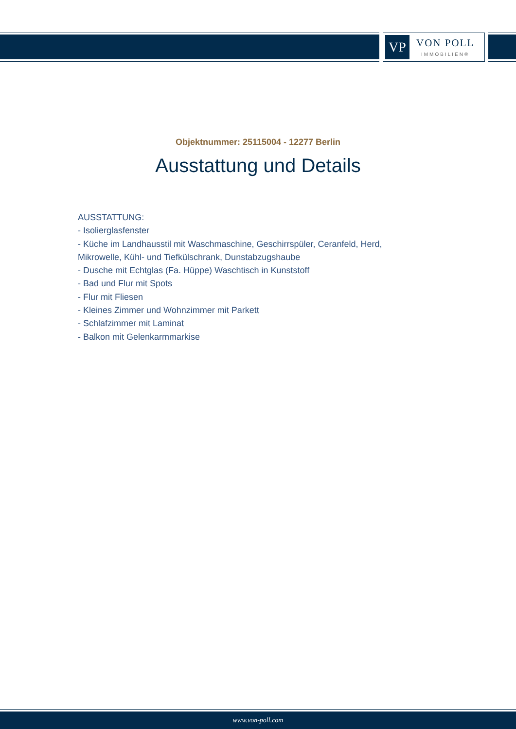VP
VON POLL
IMMOBILIEN®
Objektnummer: 25115004 - 12277 Berlin
Ausstattung und Details
AUSSTATTUNG:
- Isolierglasfenster
- Küche im Landhausstil mit Waschmaschine, Geschirrspüler, Ceranfeld, Herd, Mikrowelle, Kühl- und Tiefkülschrank, Dunstabzugshaube
- Dusche mit Echtglas (Fa. Hüppe) Waschtisch in Kunststoff
- Bad und Flur mit Spots
- Flur mit Fliesen
- Kleines Zimmer und Wohnzimmer mit Parkett
- Schlafzimmer mit Laminat
- Balkon mit Gelenkarmmarkise
www.von-poll.com